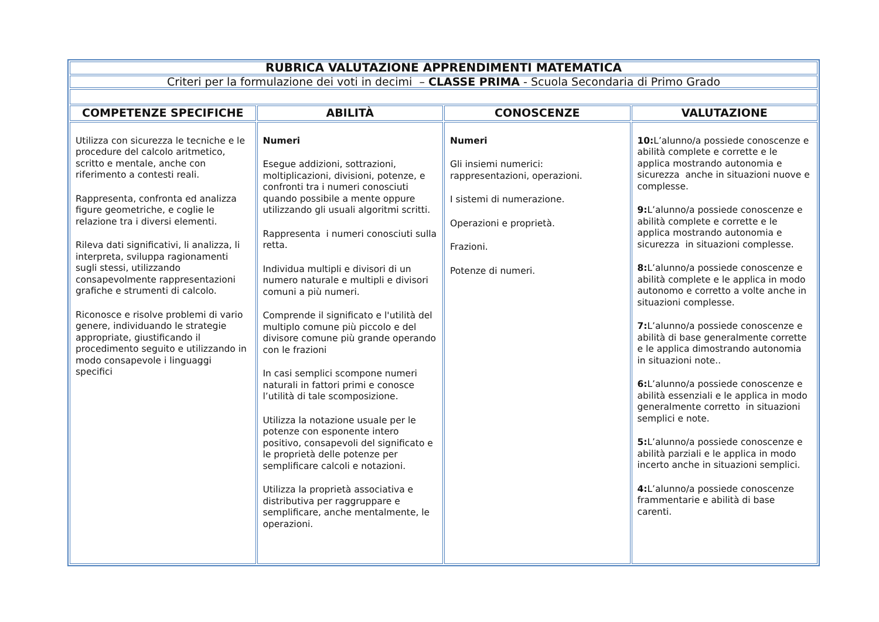| RUBRICA VALUTAZIONE APPRENDIMENTI MATEMATICA | | | |
| Criteri per la formulazione dei voti in decimi – CLASSE PRIMA - Scuola Secondaria di Primo Grado | | | |
| COMPETENZE SPECIFICHE | ABILITÀ | CONOSCENZE | VALUTAZIONE |
| Utilizza con sicurezza le tecniche e le procedure del calcolo aritmetico, scritto e mentale, anche con riferimento a contesti reali. Rappresenta, confronta ed analizza figure geometriche, e coglie le relazione tra i diversi elementi. Rileva dati significativi, li analizza, li interpreta, sviluppa ragionamenti sugli stessi, utilizzando consapevolmente rappresentazioni grafiche e strumenti di calcolo. Riconosce e risolve problemi di vario genere, individuando le strategie appropriate, giustificando il procedimento seguito e utilizzando in modo consapevole i linguaggi specifici | Numeri Esegue addizioni, sottrazioni, moltiplicazioni, divisioni, potenze, e confronti tra i numeri conosciuti quando possibile a mente oppure utilizzando gli usuali algoritmi scritti. Rappresenta i numeri conosciuti sulla retta. Individua multipli e divisori di un numero naturale e multipli e divisori comuni a più numeri. Comprende il significato e l'utilità del multiplo comune più piccolo e del divisore comune più grande operando con le frazioni In casi semplici scompone numeri naturali in fattori primi e conosce l’utilità di tale scomposizione. Utilizza la notazione usuale per le potenze con esponente intero positivo, consapevoli del significato e le proprietà delle potenze per semplificare calcoli e notazioni. Utilizza la proprietà associativa e distributiva per raggruppare e semplificare, anche mentalmente, le operazioni. | Numeri Gli insiemi numerici: rappresentazioni, operazioni. I sistemi di numerazione. Operazioni e proprietà. Frazioni. Potenze di numeri. | 10: L’alunno/a possiede conoscenze e abilità complete e corrette e le applica mostrando autonomia e sicurezza anche in situazioni nuove e complesse. 9: L’alunno/a possiede conoscenze e abilità complete e corrette e le applica mostrando autonomia e sicurezza in situazioni complesse. 8: L’alunno/a possiede conoscenze e abilità complete e le applica in modo autonomo e corretto a volte anche in situazioni complesse. 7: L’alunno/a possiede conoscenze e abilità di base generalmente corrette e le applica dimostrando autonomia in situazioni note.. 6: L’alunno/a possiede conoscenze e abilità essenziali e le applica in modo generalmente corretto in situazioni semplici e note. 5: L’alunno/a possiede conoscenze e abilità parziali e le applica in modo incerto anche in situazioni semplici. 4: L’alunno/a possiede conoscenze frammentarie e abilità di base carenti. |